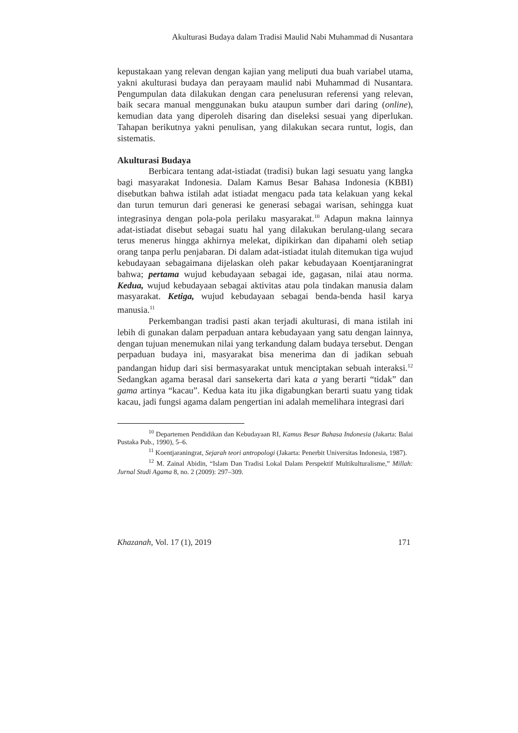Akulturasi Budaya dalam Tradisi Maulid Nabi Muhammad di Nusantara
kepustakaan yang relevan dengan kajian yang meliputi dua buah variabel utama, yakni akulturasi budaya dan perayaam maulid nabi Muhammad di Nusantara. Pengumpulan data dilakukan dengan cara penelusuran referensi yang relevan, baik secara manual menggunakan buku ataupun sumber dari daring (online), kemudian data yang diperoleh disaring dan diseleksi sesuai yang diperlukan. Tahapan berikutnya yakni penulisan, yang dilakukan secara runtut, logis, dan sistematis.
Akulturasi Budaya
Berbicara tentang adat-istiadat (tradisi) bukan lagi sesuatu yang langka bagi masyarakat Indonesia. Dalam Kamus Besar Bahasa Indonesia (KBBI) disebutkan bahwa istilah adat istiadat mengacu pada tata kelakuan yang kekal dan turun temurun dari generasi ke generasi sebagai warisan, sehingga kuat integrasinya dengan pola-pola perilaku masyarakat.<sup>10</sup> Adapun makna lainnya adat-istiadat disebut sebagai suatu hal yang dilakukan berulang-ulang secara terus menerus hingga akhirnya melekat, dipikirkan dan dipahami oleh setiap orang tanpa perlu penjabaran. Di dalam adat-istiadat itulah ditemukan tiga wujud kebudayaan sebagaimana dijelaskan oleh pakar kebudayaan Koentjaraningrat bahwa; pertama wujud kebudayaan sebagai ide, gagasan, nilai atau norma. Kedua, wujud kebudayaan sebagai aktivitas atau pola tindakan manusia dalam masyarakat. Ketiga, wujud kebudayaan sebagai benda-benda hasil karya manusia.<sup>11</sup>
Perkembangan tradisi pasti akan terjadi akulturasi, di mana istilah ini lebih di gunakan dalam perpaduan antara kebudayaan yang satu dengan lainnya, dengan tujuan menemukan nilai yang terkandung dalam budaya tersebut. Dengan perpaduan budaya ini, masyarakat bisa menerima dan di jadikan sebuah pandangan hidup dari sisi bermasyarakat untuk menciptakan sebuah interaksi.<sup>12</sup> Sedangkan agama berasal dari sansekerta dari kata a yang berarti “tidak” dan gama artinya “kacau”. Kedua kata itu jika digabungkan berarti suatu yang tidak kacau, jadi fungsi agama dalam pengertian ini adalah memelihara integrasi dari
<sup>10</sup> Departemen Pendidikan dan Kebudayaan RI, Kamus Besar Bahasa Indonesia (Jakarta: Balai Pustaka Pub., 1990), 5–6.
<sup>11</sup> Koentjaraningrat, Sejarah teori antropologi (Jakarta: Penerbit Universitas Indonesia, 1987).
<sup>12</sup> M. Zainal Abidin, “Islam Dan Tradisi Lokal Dalam Perspektif Multikulturalisme,” Millah: Jurnal Studi Agama 8, no. 2 (2009): 297–309.
Khazanah, Vol. 17 (1), 2019 171